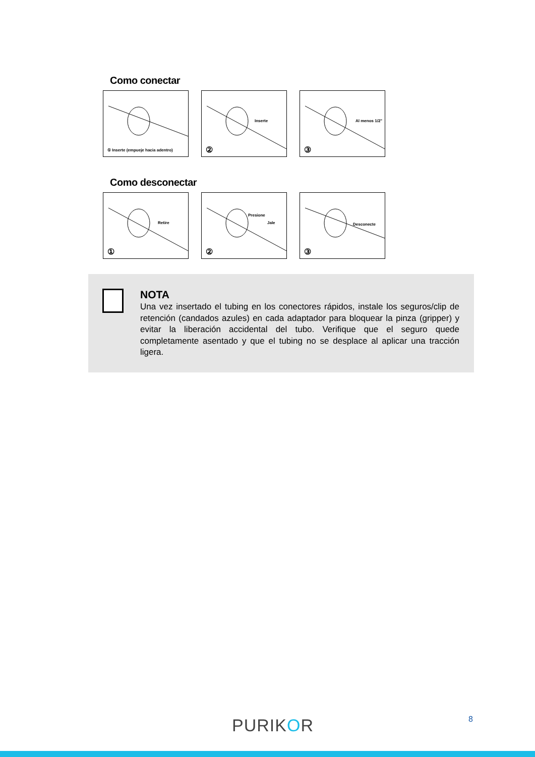Como conectar
① Inserte (empueje hacia adentro)
Inserte
②
Al menos 1/2"
③
Como desconectar
Retire
①
Presione
Jale
②
Desconecte
③
NOTA
Una vez insertado el tubing en los conectores rápidos, instale los seguros/clip de retención (candados azules) en cada adaptador para bloquear la pinza (gripper) y evitar la liberación accidental del tubo. Verifique que el seguro quede completamente asentado y que el tubing no se desplace al aplicar una tracción ligera.
PURIKOR 8